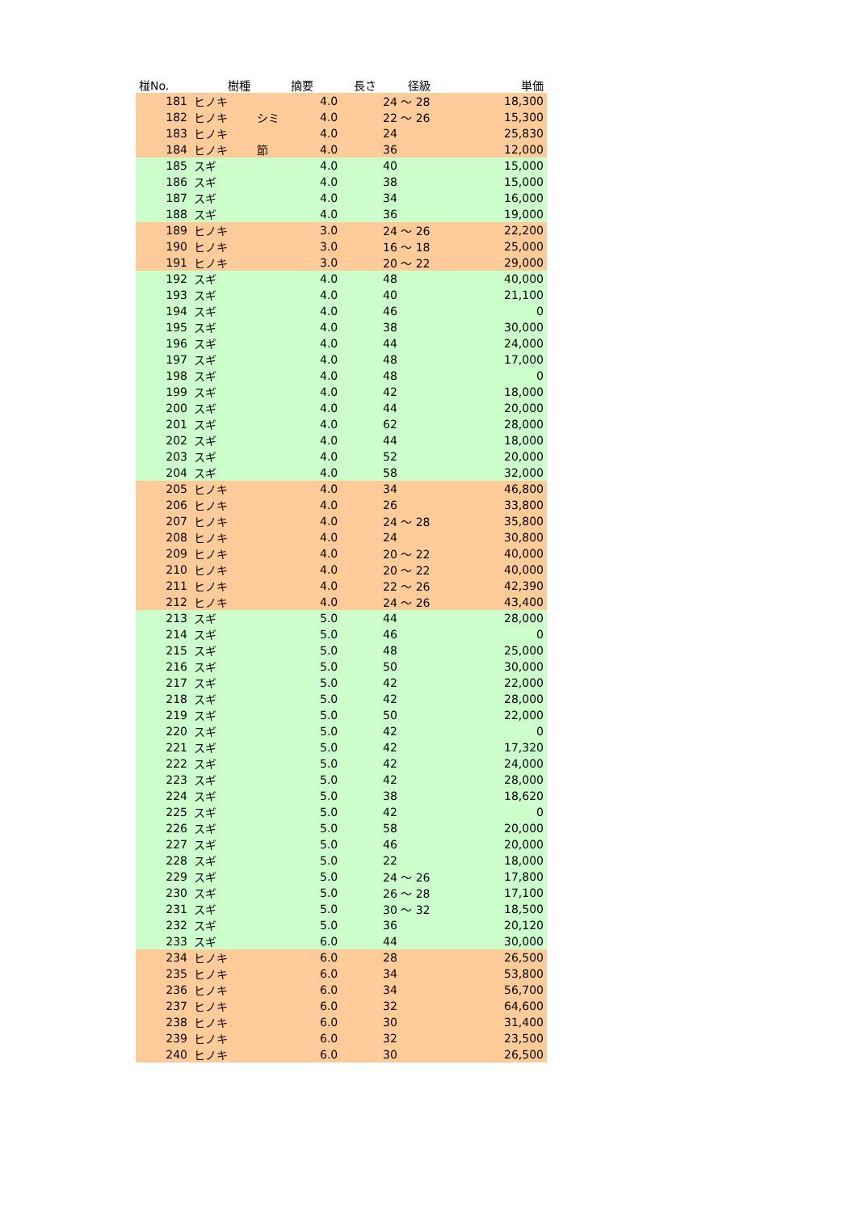| 椪No. | 樹種 | 摘要 | 長さ | 径級 | 単価 |
| --- | --- | --- | --- | --- | --- |
| 181 | ヒノキ | | 4.0 | 24 ～ 28 | 18,300 |
| 182 | ヒノキ | シミ | 4.0 | 22 ～ 26 | 15,300 |
| 183 | ヒノキ | | 4.0 | 24 | 25,830 |
| 184 | ヒノキ | 節 | 4.0 | 36 | 12,000 |
| 185 | スギ | | 4.0 | 40 | 15,000 |
| 186 | スギ | | 4.0 | 38 | 15,000 |
| 187 | スギ | | 4.0 | 34 | 16,000 |
| 188 | スギ | | 4.0 | 36 | 19,000 |
| 189 | ヒノキ | | 3.0 | 24 ～ 26 | 22,200 |
| 190 | ヒノキ | | 3.0 | 16 ～ 18 | 25,000 |
| 191 | ヒノキ | | 3.0 | 20 ～ 22 | 29,000 |
| 192 | スギ | | 4.0 | 48 | 40,000 |
| 193 | スギ | | 4.0 | 40 | 21,100 |
| 194 | スギ | | 4.0 | 46 | 0 |
| 195 | スギ | | 4.0 | 38 | 30,000 |
| 196 | スギ | | 4.0 | 44 | 24,000 |
| 197 | スギ | | 4.0 | 48 | 17,000 |
| 198 | スギ | | 4.0 | 48 | 0 |
| 199 | スギ | | 4.0 | 42 | 18,000 |
| 200 | スギ | | 4.0 | 44 | 20,000 |
| 201 | スギ | | 4.0 | 62 | 28,000 |
| 202 | スギ | | 4.0 | 44 | 18,000 |
| 203 | スギ | | 4.0 | 52 | 20,000 |
| 204 | スギ | | 4.0 | 58 | 32,000 |
| 205 | ヒノキ | | 4.0 | 34 | 46,800 |
| 206 | ヒノキ | | 4.0 | 26 | 33,800 |
| 207 | ヒノキ | | 4.0 | 24 ～ 28 | 35,800 |
| 208 | ヒノキ | | 4.0 | 24 | 30,800 |
| 209 | ヒノキ | | 4.0 | 20 ～ 22 | 40,000 |
| 210 | ヒノキ | | 4.0 | 20 ～ 22 | 40,000 |
| 211 | ヒノキ | | 4.0 | 22 ～ 26 | 42,390 |
| 212 | ヒノキ | | 4.0 | 24 ～ 26 | 43,400 |
| 213 | スギ | | 5.0 | 44 | 28,000 |
| 214 | スギ | | 5.0 | 46 | 0 |
| 215 | スギ | | 5.0 | 48 | 25,000 |
| 216 | スギ | | 5.0 | 50 | 30,000 |
| 217 | スギ | | 5.0 | 42 | 22,000 |
| 218 | スギ | | 5.0 | 42 | 28,000 |
| 219 | スギ | | 5.0 | 50 | 22,000 |
| 220 | スギ | | 5.0 | 42 | 0 |
| 221 | スギ | | 5.0 | 42 | 17,320 |
| 222 | スギ | | 5.0 | 42 | 24,000 |
| 223 | スギ | | 5.0 | 42 | 28,000 |
| 224 | スギ | | 5.0 | 38 | 18,620 |
| 225 | スギ | | 5.0 | 42 | 0 |
| 226 | スギ | | 5.0 | 58 | 20,000 |
| 227 | スギ | | 5.0 | 46 | 20,000 |
| 228 | スギ | | 5.0 | 22 | 18,000 |
| 229 | スギ | | 5.0 | 24 ～ 26 | 17,800 |
| 230 | スギ | | 5.0 | 26 ～ 28 | 17,100 |
| 231 | スギ | | 5.0 | 30 ～ 32 | 18,500 |
| 232 | スギ | | 5.0 | 36 | 20,120 |
| 233 | スギ | | 6.0 | 44 | 30,000 |
| 234 | ヒノキ | | 6.0 | 28 | 26,500 |
| 235 | ヒノキ | | 6.0 | 34 | 53,800 |
| 236 | ヒノキ | | 6.0 | 34 | 56,700 |
| 237 | ヒノキ | | 6.0 | 32 | 64,600 |
| 238 | ヒノキ | | 6.0 | 30 | 31,400 |
| 239 | ヒノキ | | 6.0 | 32 | 23,500 |
| 240 | ヒノキ | | 6.0 | 30 | 26,500 |